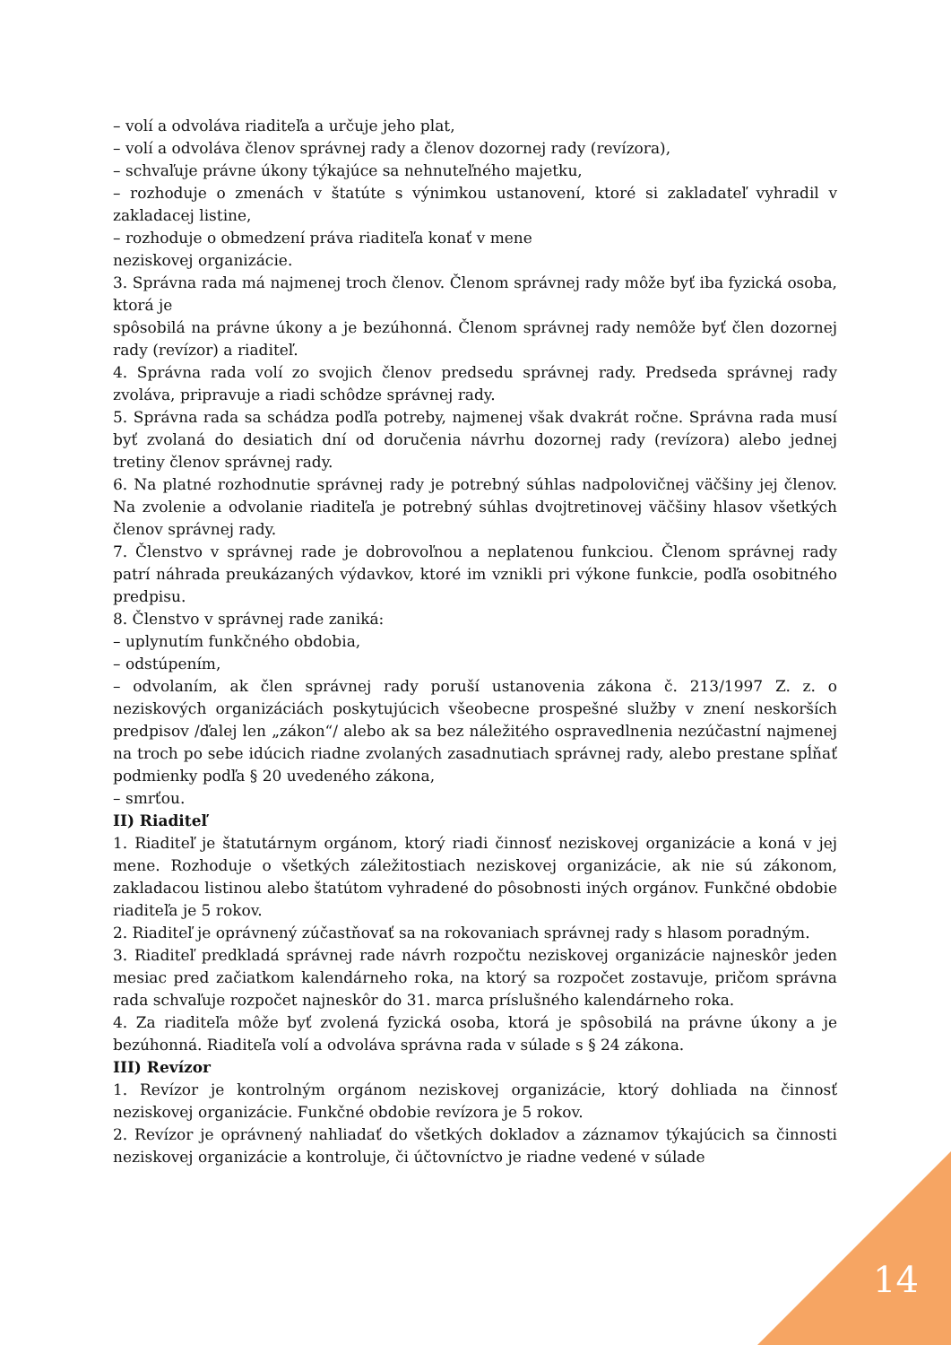– volí a odvoláva riaditeľa a určuje jeho plat,
– volí a odvoláva členov správnej rady a členov dozornej rady (revízora),
– schvaľuje právne úkony týkajúce sa nehnuteľného majetku,
– rozhoduje o zmenách v štatúte s výnimkou ustanovení, ktoré si zakladateľ vyhradil v zakladacej listine,
– rozhoduje o obmedzení práva riaditeľa konať v mene
neziskovej organizácie.
3. Správna rada má najmenej troch členov. Členom správnej rady môže byť iba fyzická osoba, ktorá je
spôsobilá na právne úkony a je bezúhonná. Členom správnej rady nemôže byť člen dozornej rady (revízor) a riaditeľ.
4. Správna rada volí zo svojich členov predsedu správnej rady. Predseda správnej rady zvoláva, pripravuje a riadi schôdze správnej rady.
5. Správna rada sa schádza podľa potreby, najmenej však dvakrát ročne. Správna rada musí byť zvolaná do desiatich dní od doručenia návrhu dozornej rady (revízora) alebo jednej tretiny členov správnej rady.
6. Na platné rozhodnutie správnej rady je potrebný súhlas nadpolovičnej väčšiny jej členov. Na zvolenie a odvolanie riaditeľa je potrebný súhlas dvojtretinovej väčšiny hlasov všetkých členov správnej rady.
7. Členstvo v správnej rade je dobrovoľnou a neplatenou funkciou. Členom správnej rady patrí náhrada preukázaných výdavkov, ktoré im vznikli pri výkone funkcie, podľa osobitného predpisu.
8. Členstvo v správnej rade zaniká:
– uplynutím funkčného obdobia,
– odstúpením,
– odvolaním, ak člen správnej rady poruší ustanovenia zákona č. 213/1997 Z. z. o neziskových organizáciách poskytujúcich všeobecne prospešné služby v znení neskorších predpisov /ďalej len „zákon“/ alebo ak sa bez náležitého ospravedlnenia nezúčastní najmenej na troch po sebe idúcich riadne zvolaných zasadnutiach správnej rady, alebo prestane spĺňať podmienky podľa § 20 uvedeného zákona,
– smrťou.
II) Riaditeľ
1. Riaditeľ je štatutárnym orgánom, ktorý riadi činnosť neziskovej organizácie a koná v jej mene. Rozhoduje o všetkých záležitostiach neziskovej organizácie, ak nie sú zákonom, zakladacou listinou alebo štatútom vyhradené do pôsobnosti iných orgánov. Funkčné obdobie riaditeľa je 5 rokov.
2. Riaditeľ je oprávnený zúčastňovať sa na rokovaniach správnej rady s hlasom poradným.
3. Riaditeľ predkladá správnej rade návrh rozpočtu neziskovej organizácie najneskôr jeden mesiac pred začiatkom kalendárneho roka, na ktorý sa rozpočet zostavuje, pričom správna rada schvaľuje rozpočet najneskôr do 31. marca príslušného kalendárneho roka.
4. Za riaditeľa môže byť zvolená fyzická osoba, ktorá je spôsobilá na právne úkony a je bezúhonná. Riaditeľa volí a odvoláva správna rada v súlade s § 24 zákona.
III) Revízor
1. Revízor je kontrolným orgánom neziskovej organizácie, ktorý dohliada na činnosť neziskovej organizácie. Funkčné obdobie revízora je 5 rokov.
2. Revízor je oprávnený nahliadať do všetkých dokladov a záznamov týkajúcich sa činnosti neziskovej organizácie a kontroluje, či účtovníctvo je riadne vedené v súlade
14